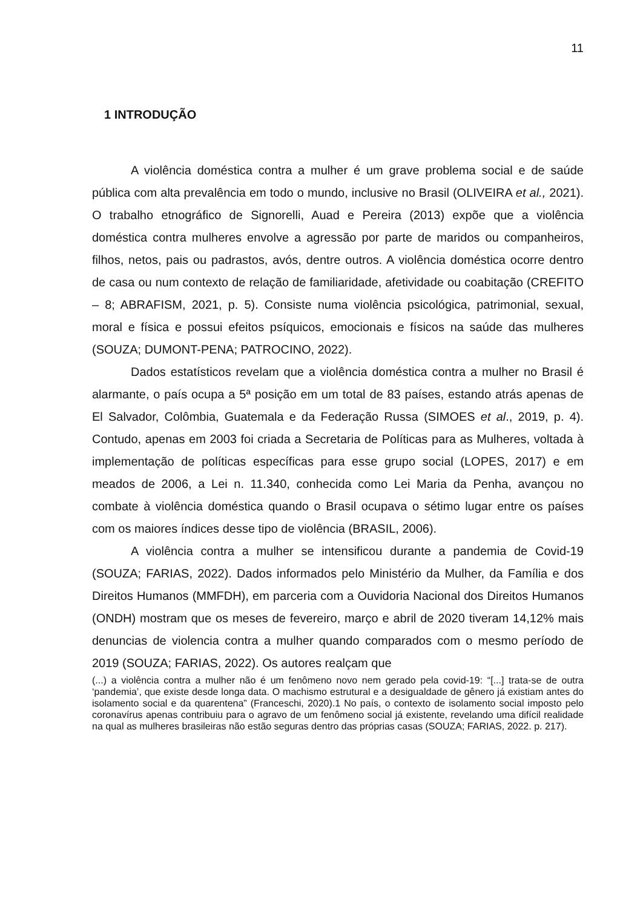11
1 INTRODUÇÃO
A violência doméstica contra a mulher é um grave problema social e de saúde pública com alta prevalência em todo o mundo, inclusive no Brasil (OLIVEIRA et al., 2021). O trabalho etnográfico de Signorelli, Auad e Pereira (2013) expõe que a violência doméstica contra mulheres envolve a agressão por parte de maridos ou companheiros, filhos, netos, pais ou padrastos, avós, dentre outros. A violência doméstica ocorre dentro de casa ou num contexto de relação de familiaridade, afetividade ou coabitação (CREFITO – 8; ABRAFISM, 2021, p. 5). Consiste numa violência psicológica, patrimonial, sexual, moral e física e possui efeitos psíquicos, emocionais e físicos na saúde das mulheres (SOUZA; DUMONT-PENA; PATROCINO, 2022).
Dados estatísticos revelam que a violência doméstica contra a mulher no Brasil é alarmante, o país ocupa a 5ª posição em um total de 83 países, estando atrás apenas de El Salvador, Colômbia, Guatemala e da Federação Russa (SIMOES et al., 2019, p. 4). Contudo, apenas em 2003 foi criada a Secretaria de Políticas para as Mulheres, voltada à implementação de políticas específicas para esse grupo social (LOPES, 2017) e em meados de 2006, a Lei n. 11.340, conhecida como Lei Maria da Penha, avançou no combate à violência doméstica quando o Brasil ocupava o sétimo lugar entre os países com os maiores índices desse tipo de violência (BRASIL, 2006).
A violência contra a mulher se intensificou durante a pandemia de Covid-19 (SOUZA; FARIAS, 2022). Dados informados pelo Ministério da Mulher, da Família e dos Direitos Humanos (MMFDH), em parceria com a Ouvidoria Nacional dos Direitos Humanos (ONDH) mostram que os meses de fevereiro, março e abril de 2020 tiveram 14,12% mais denuncias de violencia contra a mulher quando comparados com o mesmo período de 2019 (SOUZA; FARIAS, 2022). Os autores realçam que
(...) a violência contra a mulher não é um fenômeno novo nem gerado pela covid-19: “[...] trata-se de outra ‘pandemia’, que existe desde longa data. O machismo estrutural e a desigualdade de gênero já existiam antes do isolamento social e da quarentena” (Franceschi, 2020).1 No país, o contexto de isolamento social imposto pelo coronavírus apenas contribuiu para o agravo de um fenômeno social já existente, revelando uma difícil realidade na qual as mulheres brasileiras não estão seguras dentro das próprias casas (SOUZA; FARIAS, 2022. p. 217).